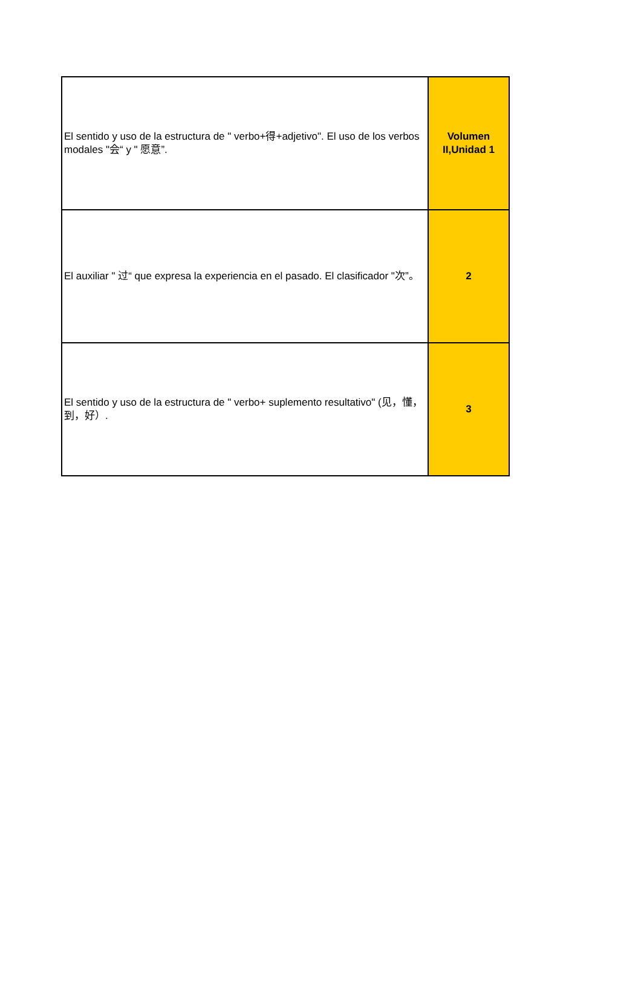| El sentido y uso de la estructura de " verbo+得+adjetivo". El uso de los verbos modales "会“ y " 愿意”. | Volumen II,Unidad 1 |
| El auxiliar " 过“ que expresa la experiencia en el pasado. El clasificador "次”。 | 2 |
| El sentido y uso de la estructura de " verbo+ suplemento resultativo" (见，懂，到，好）. | 3 |